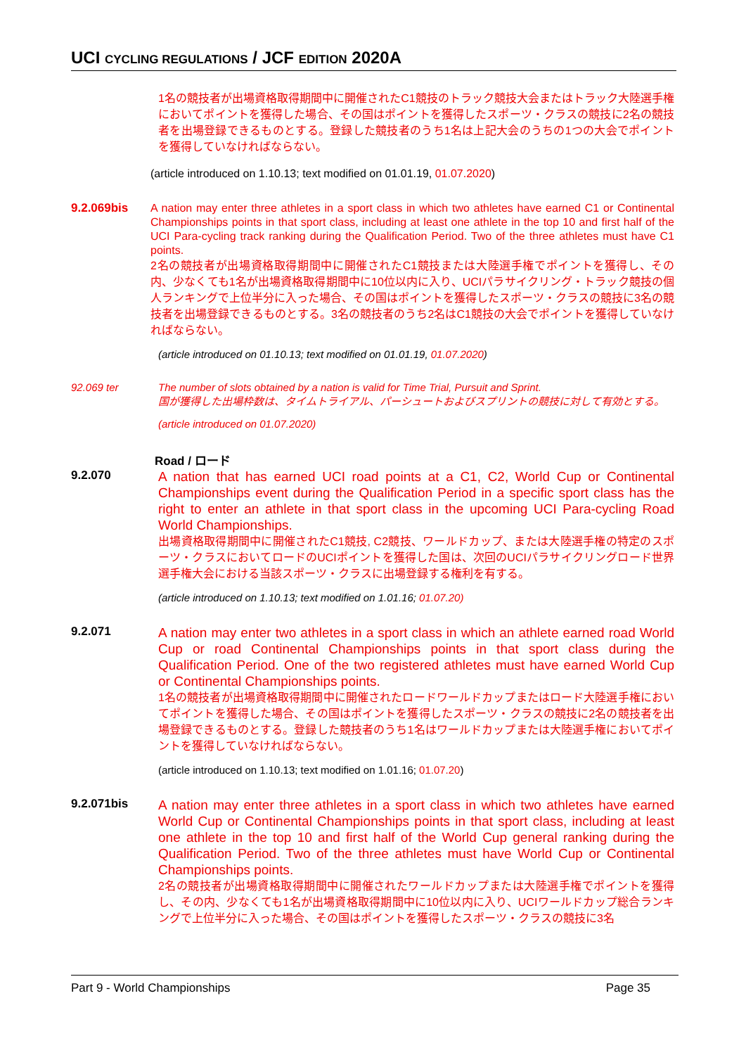UCI CYCLING REGULATIONS / JCF EDITION 2020A
1名の競技者が出場資格取得期間中に開催されたC1競技のトラック競技大会またはトラック大陸選手権においてポイントを獲得した場合、その国はポイントを獲得したスポーツ・クラスの競技に2名の競技者を出場登録できるものとする。登録した競技者のうち1名は上記大会のうちの1つの大会でポイントを獲得していなければならない。
(article introduced on 1.10.13; text modified on 01.01.19, 01.07.2020)
9.2.069bis
A nation may enter three athletes in a sport class in which two athletes have earned C1 or Continental Championships points in that sport class, including at least one athlete in the top 10 and first half of the UCI Para-cycling track ranking during the Qualification Period. Two of the three athletes must have C1 points.
2名の競技者が出場資格取得期間中に開催されたC1競技または大陸選手権でポイントを獲得し、その内、少なくても1名が出場資格取得期間中に10位以内に入り、UCIパラサイクリング・トラック競技の個人ランキングで上位半分に入った場合、その国はポイントを獲得したスポーツ・クラスの競技に3名の競技者を出場登録できるものとする。3名の競技者のうち2名はC1競技の大会でポイントを獲得していなければならない。
(article introduced on 01.10.13; text modified on 01.01.19, 01.07.2020)
92.069 ter The number of slots obtained by a nation is valid for Time Trial, Pursuit and Sprint.
国が獲得した出場枠数は、タイムトライアル、パーシュートおよびスプリントの競技に対して有効とする。
(article introduced on 01.07.2020)
Road / ロード
9.2.070
A nation that has earned UCI road points at a C1, C2, World Cup or Continental Championships event during the Qualification Period in a specific sport class has the right to enter an athlete in that sport class in the upcoming UCI Para-cycling Road World Championships.
出場資格取得期間中に開催されたC1競技, C2競技、ワールドカップ、または大陸選手権の特定のスポーツ・クラスにおいてロードのUCIポイントを獲得した国は、次回のUCIパラサイクリングロード世界選手権大会における当該スポーツ・クラスに出場登録する権利を有する。
(article introduced on 1.10.13; text modified on 1.01.16; 01.07.20)
9.2.071
A nation may enter two athletes in a sport class in which an athlete earned road World Cup or road Continental Championships points in that sport class during the Qualification Period. One of the two registered athletes must have earned World Cup or Continental Championships points.
1名の競技者が出場資格取得期間中に開催されたロードワールドカップまたはロード大陸選手権においてポイントを獲得した場合、その国はポイントを獲得したスポーツ・クラスの競技に2名の競技者を出場登録できるものとする。登録した競技者のうち1名はワールドカップまたは大陸選手権においてポイントを獲得していなければならない。
(article introduced on 1.10.13; text modified on 1.01.16; 01.07.20)
9.2.071bis
A nation may enter three athletes in a sport class in which two athletes have earned World Cup or Continental Championships points in that sport class, including at least one athlete in the top 10 and first half of the World Cup general ranking during the Qualification Period. Two of the three athletes must have World Cup or Continental Championships points.
2名の競技者が出場資格取得期間中に開催されたワールドカップまたは大陸選手権でポイントを獲得し、その内、少なくても1名が出場資格取得期間中に10位以内に入り、UCIワールドカップ総合ランキングで上位半分に入った場合、その国はポイントを獲得したスポーツ・クラスの競技に3名
Part 9 - World Championships Page 35